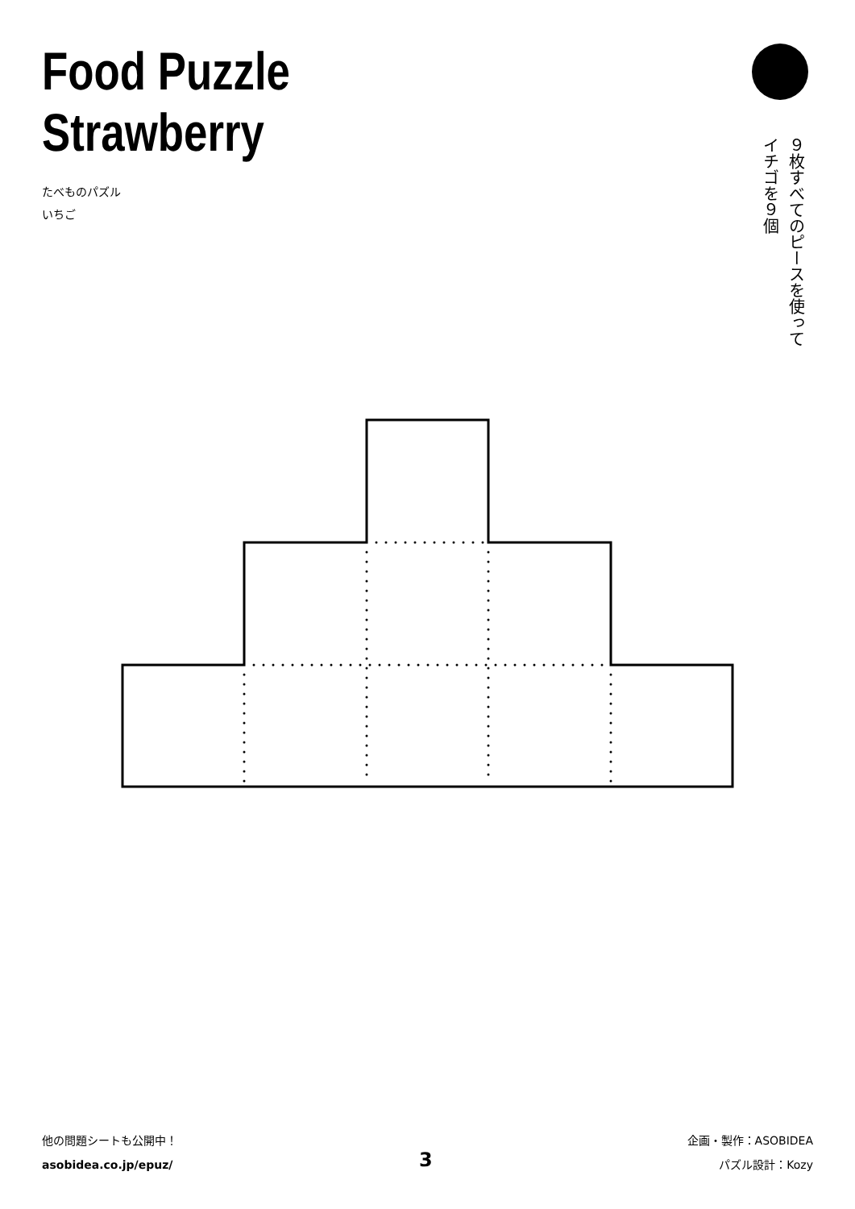Food Puzzle
Strawberry
たべものパズル
いちご
９枚すべてのピースを使って
イチゴを９個
他の問題シートも公開中！
asobidea.co.jp/epuz/
3
企画・製作：ASOBIDEA
パズル設計：Kozy